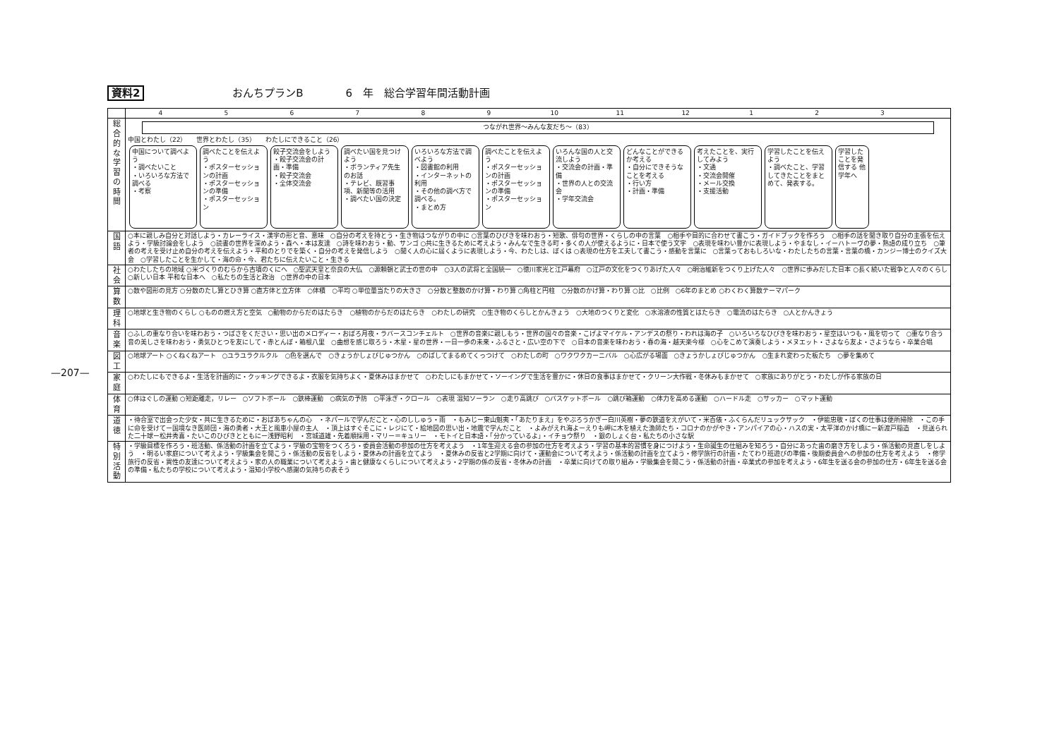資料2 おんちプランB　　　　6　年　総合学習年間活動計画
—207—
| | 4 5 6 7 8 9 10 11 12 1 2 3 |
| 総合的な学習の時間 | つながれ世界～みんな友だち～（83） 中国とわたし（22） 世界とわたし（35） わたしにできること（26） 中国について調べよう ・調べたいこと ・いろいろな方法で調べる ・考察 調べたことを伝えよう ・ポスターセッションの計画 ・ポスターセッションの準備 ・ポスターセッション 餃子交流会をしよう ・餃子交流会の計画・準備 ・餃子交流会 ・全体交流会 調べたい国を見つけよう ・ボランティア先生のお話 ・テレビ、既習事項、新聞等の活用 ・調べたい国の決定 いろいろな方法で調べよう ・図書館の利用 ・インターネットの利用 ・その他の調べ方で調べる。 ・まとめ方 調べたことを伝えよう ・ポスターセッションの計画 ・ポスターセッションの準備 ・ポスターセッション いろんな国の人と交流しよう ・交流会の計画・準備 ・世界の人との交流会 ・学年交流会 どんなことができるか考える ・自分にできそうなことを考える ・行い方 ・計画・準備 考えたことを、実行してみよう ・文通 ・交流会開催 ・メール交換 ・支援活動 学習したことを伝えよう ・調べたこと、学習してきたことをまとめて、発表する。 学習したことを発信する 他学年へ |
| 国語 | ○本に親しみ自分と対話しよう・カレーライス・漢字の形と音、意味 ○自分の考えを持とう・生き物はつながりの中に ○言葉のひびきを味わおう・短歌、俳句の世界・くらしの中の言葉 ○相手や目的に合わせて書こう・ガイドブックを作ろう ○相手の話を聞き取り自分の主張を伝えよう・学級討論会をしよう ○読書の世界を深めよう・森へ・本は友達 ○詩を味わおう・動、サンゴ ○共に生きるために考えよう・みんなで生きる町・多くの人が使えるように・日本で使う文字 ○表現を味わい豊かに表現しよう・やまなし・イーハトーヴの夢・熟語の成り立ち ○筆者の考えを受け止め自分の考えを伝えよう・平和のとりでを築く・自分の考えを発信しよう ○聞く人の心に届くように表現しよう・今、わたしは、ぼくは ○表現の仕方を工夫して書こう・感動を言葉に ○言葉っておもしろいな・わたしたちの言葉・言葉の橋・カンジー博士のクイズ大会 ○学習したことを生かして・海の命・今、君たちに伝えたいこと・生きる |
| 社会 | ○わたしたちの地域 ○米づくりのむらから古墳のくにへ ○聖武天皇と奈良の大仏 ○源頼朝と武士の世の中 ○3人の武将と全国統一 ○徳川家光と江戸幕府 ○江戸の文化をつくりあげた人々 ○明治維新をつくり上げた人々 ○世界に歩みだした日本 ○長く続いた戦争と人々のくらし ○新しい日本 平和な日本へ ○私たちの生活と政治 ○世界の中の日本 |
| 算数 | ○数や図形の見方 ○分数のたし算とひき算 ○直方体と立方体 ○体積 ○平均 ○単位量当たりの大きさ ○分数と整数のかけ算・わり算 ○角柱と円柱 ○分数のかけ算・わり算 ○比 ○比例 ○6年のまとめ ○わくわく算数テーマパーク |
| 理科 | ○地球と生き物のくらし ○ものの燃え方と空気 ○動物のからだのはたらき ○植物のからだのはたらき ○わたしの研究 ○生き物のくらしとかんきょう ○大地のつくりと変化 ○水溶液の性質とはたらき ○電流のはたらき ○人とかんきょう |
| 音楽 | ○ふしの重なり合いを味わおう・つばさをください・思い出のメロディー・おぼろ月夜・ラバースコンチェルト ○世界の音楽に親しもう・世界の国々の音楽・こげよマイケル・アンデスの祭り・われは海の子 ○いろいろなひびきを味わおう・星空はいつも・風を切って ○重なり合う音の美しさを味わおう・勇気ひとつを友にして・赤とんぼ・箱根八里 ○曲想を感じ取ろう・木星・星の世界・一日一歩の未来・ふるさと・広い空の下で ○日本の音楽を味わおう・春の海・越天楽今様 ○心をこめて演奏しよう・メヌエット・さよなら友よ・さようなら・卒業合唱 |
| 図工 | ○地球アート ○くねくねアート ○ユラユラクルクル ○色を選んで ○きょうかしょびじゅつかん ○のばしてまるめてくっつけて ○わたしの町 ○ワクワクカーニバル ○心広がる場面 ○きょうかしょびじゅつかん ○生まれ変わった板たち ○夢を集めて |
| 家庭 | ○わたしにもできるよ・生活を計画的に・クッキングできるよ・衣服を気持ちよく・夏休みはまかせて ○わたしにもまかせて・ソーイングで生活を豊かに・休日の食事はまかせて・クリーン大作戦・冬休みもまかせて ○家族にありがとう・わたしが作る家族の日 |
| 体育 | ○体ほぐしの運動 ○短距離走，リレー ○ソフトボール ○鉄棒運動 ○病気の予防 ○平泳ぎ・クロール ○表現 温知ソーラン ○走り高跳び ○バスケットボール ○跳び箱運動 ○体力を高める運動 ○ハードル走 ○サッカー ○マット運動 |
| 道徳 | ・待合室で出会った少女・共に生きるために・おばあちゃんの心 ・ネパールで学んだこと・心のししゅう・雨 ・もみじー東山魁夷・「あたりまえ」をやぶろうかぎー白川英樹・夢の鉄道をえがいて・米百俵・ふくらんだリュックサック ・伊能忠敬・ぼくの仕事は便所掃除 ・この手に命を受けてー国境なき医師団・海の勇者・大王と風車小屋の主人 ・頂上はすぐそこに・レジにて・絵地図の思い出・地震で学んだこと ・よみがえれ海よーえりも岬に木を植えた漁師たち・コロナのかがやき・アンパイアの心・ハスの実・太平洋のかけ橋にー新渡戸稲造 ・見送られた二十球ー松井秀喜・たいこのひびきとともにー浅野昭利 ・宮城道雄・先着順採用・マリー＝キュリー ・モトイと日本語・「分かっているよ」・イチョウ祭り ・銀のしょく台・私たちの小さな駅 |
| 特別活動 | ・学級目標を作ろう・班活動、係活動の計画を立てよう・学級の宝物をつくろう・委員会活動の参加の仕方を考えよう ・1年生迎える会の参加の仕方を考えよう・学習の基本的習慣を身につけよう・生命誕生の仕組みを知ろう・自分にあった歯の磨き方をしよう・係活動の見直しをしよう ・明るい家庭について考えよう・学級集会を開こう・係活動の反省をしよう・夏休みの計画を立てよう ・夏休みの反省と2学期に向けて・運動会について考えよう・係活動の計画を立てよう・修学旅行の計画・たてわり班遊びの準備・後期委員会への参加の仕方を考えよう ・修学旅行の反省・異性の友達について考えよう・家の人の職業について考えよう・歯と健康なくらしについて考えよう・2学期の係の反省・冬休みの計画 ・卒業に向けての取り組み・学級集会を開こう・係活動の計画・卒業式の参加を考えよう・6年生を送る会の参加の仕方・6年生を送る会の準備・私たちの学校について考えよう・温知小学校へ感謝の気持ちの表そう |